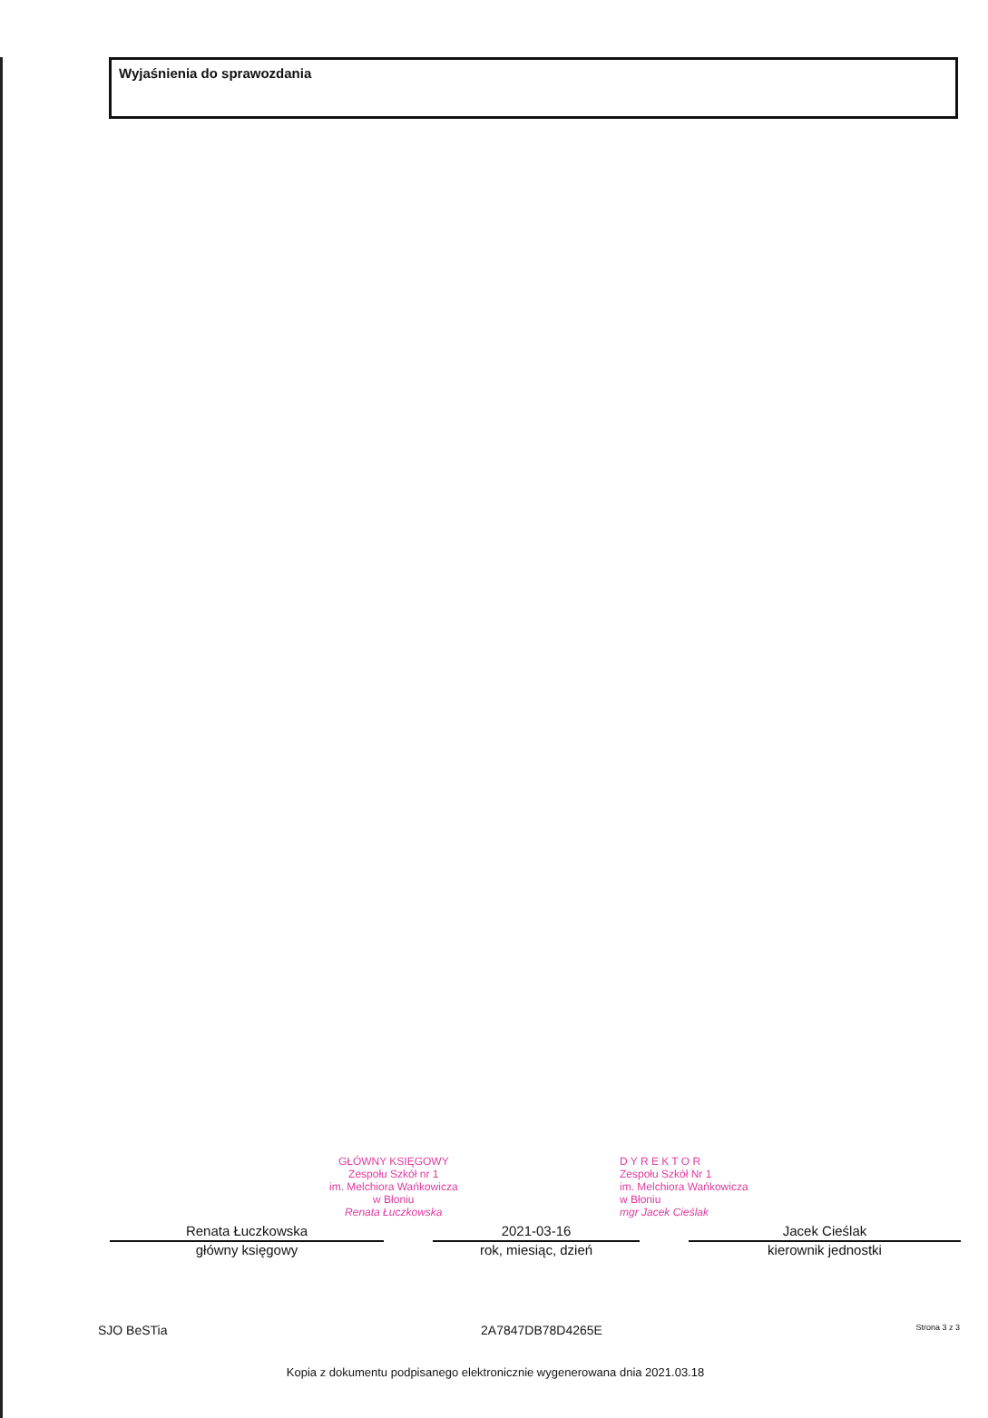Wyjaśnienia do sprawozdania
GŁÓWNY KSIĘGOWY
Zespołu Szkół nr 1
im. Melchiora Wańkowicza
w Błoniu
Renata Łuczkowska
D Y R E K T O R
Zespołu Szkół Nr 1
im. Melchiora Wańkowicza
w Błoniu
mgr Jacek Cieślak
Renata Łuczkowska
główny księgowy
2021-03-16
rok, miesiąc, dzień
Jacek Cieślak
kierownik jednostki
SJO BeSTia 2A7847DB78D4265E Strona 3 z 3
Kopia z dokumentu podpisanego elektronicznie wygenerowana dnia 2021.03.18